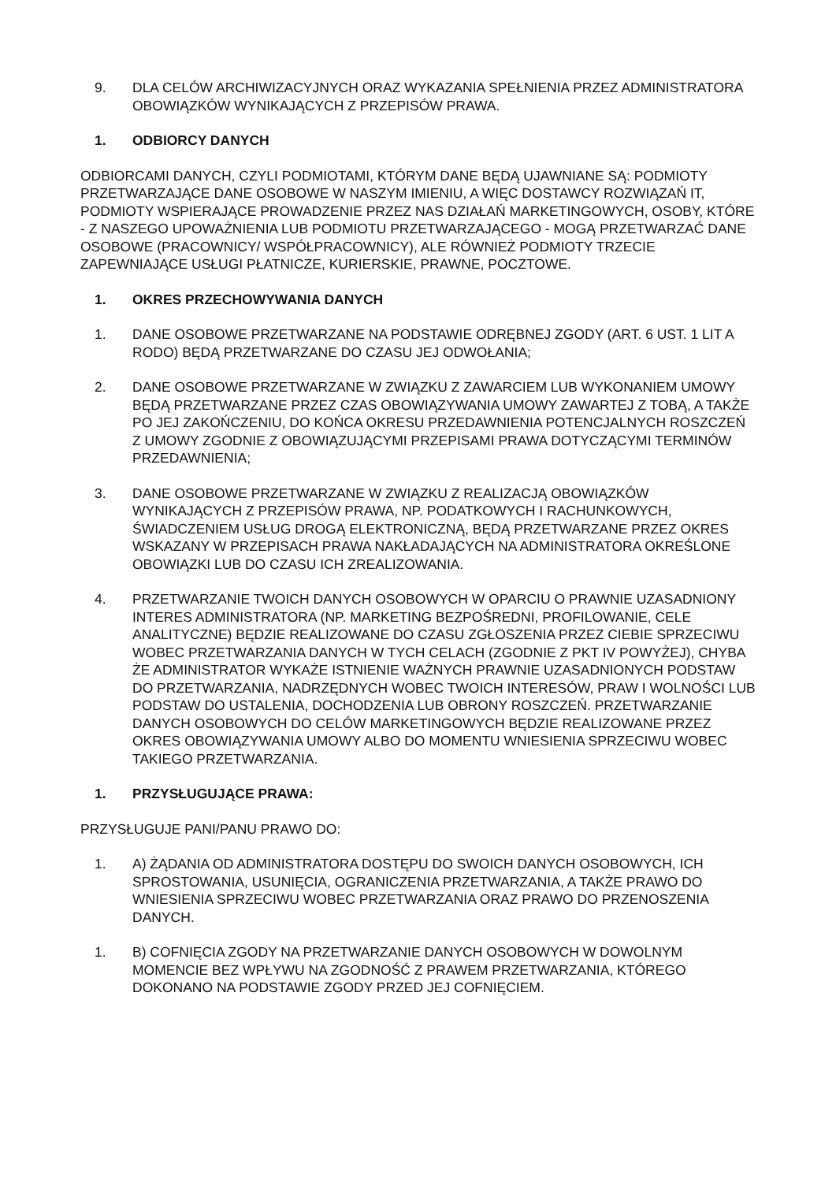9. DLA CELÓW ARCHIWIZACYJNYCH ORAZ WYKAZANIA SPEŁNIENIA PRZEZ ADMINISTRATORA OBOWIĄZKÓW WYNIKAJĄCYCH Z PRZEPISÓW PRAWA.
1. ODBIORCY DANYCH
ODBIORCAMI DANYCH, CZYLI PODMIOTAMI, KTÓRYM DANE BĘDĄ UJAWNIANE SĄ: PODMIOTY PRZETWARZAJĄCE DANE OSOBOWE W NASZYM IMIENIU, A WIĘC DOSTAWCY ROZWIĄZAŃ IT, PODMIOTY WSPIERAJĄCE PROWADZENIE PRZEZ NAS DZIAŁAŃ MARKETINGOWYCH, OSOBY, KTÓRE - Z NASZEGO UPOWAŻNIENIA LUB PODMIOTU PRZETWARZAJĄCEGO - MOGĄ PRZETWARZAĆ DANE OSOBOWE (PRACOWNICY/ WSPÓŁPRACOWNICY), ALE RÓWNIEŻ PODMIOTY TRZECIE ZAPEWNIAJĄCE USŁUGI PŁATNICZE, KURIERSKIE, PRAWNE, POCZTOWE.
1. OKRES PRZECHOWYWANIA DANYCH
1. DANE OSOBOWE PRZETWARZANE NA PODSTAWIE ODRĘBNEJ ZGODY (ART. 6 UST. 1 LIT A RODO) BĘDĄ PRZETWARZANE DO CZASU JEJ ODWOŁANIA;
2. DANE OSOBOWE PRZETWARZANE W ZWIĄZKU Z ZAWARCIEM LUB WYKONANIEM UMOWY BĘDĄ PRZETWARZANE PRZEZ CZAS OBOWIĄZYWANIA UMOWY ZAWARTEJ Z TOBĄ, A TAKŻE PO JEJ ZAKOŃCZENIU, DO KOŃCA OKRESU PRZEDAWNIENIA POTENCJALNYCH ROSZCZEŃ Z UMOWY ZGODNIE Z OBOWIĄZUJĄCYMI PRZEPISAMI PRAWA DOTYCZĄCYMI TERMINÓW PRZEDAWNIENIA;
3. DANE OSOBOWE PRZETWARZANE W ZWIĄZKU Z REALIZACJĄ OBOWIĄZKÓW WYNIKAJĄCYCH Z PRZEPISÓW PRAWA, NP. PODATKOWYCH I RACHUNKOWYCH, ŚWIADCZENIEM USŁUG DROGĄ ELEKTRONICZNĄ, BĘDĄ PRZETWARZANE PRZEZ OKRES WSKAZANY W PRZEPISACH PRAWA NAKŁADAJĄCYCH NA ADMINISTRATORA OKREŚLONE OBOWIĄZKI LUB DO CZASU ICH ZREALIZOWANIA.
4. PRZETWARZANIE TWOICH DANYCH OSOBOWYCH W OPARCIU O PRAWNIE UZASADNIONY INTERES ADMINISTRATORA (NP. MARKETING BEZPOŚREDNI, PROFILOWANIE, CELE ANALITYCZNE) BĘDZIE REALIZOWANE DO CZASU ZGŁOSZENIA PRZEZ CIEBIE SPRZECIWU WOBEC PRZETWARZANIA DANYCH W TYCH CELACH (ZGODNIE Z PKT IV POWYŻEJ), CHYBA ŻE ADMINISTRATOR WYKAŻE ISTNIENIE WAŻNYCH PRAWNIE UZASADNIONYCH PODSTAW DO PRZETWARZANIA, NADRZĘDNYCH WOBEC TWOICH INTERESÓW, PRAW I WOLNOŚCI LUB PODSTAW DO USTALENIA, DOCHODZENIA LUB OBRONY ROSZCZEŃ. PRZETWARZANIE DANYCH OSOBOWYCH DO CELÓW MARKETINGOWYCH BĘDZIE REALIZOWANE PRZEZ OKRES OBOWIĄZYWANIA UMOWY ALBO DO MOMENTU WNIESIENIA SPRZECIWU WOBEC TAKIEGO PRZETWARZANIA.
1. PRZYSŁUGUJĄCE PRAWA:
PRZYSŁUGUJE PANI/PANU PRAWO DO:
1. A) ŻĄDANIA OD ADMINISTRATORA DOSTĘPU DO SWOICH DANYCH OSOBOWYCH, ICH SPROSTOWANIA, USUNIĘCIA, OGRANICZENIA PRZETWARZANIA, A TAKŻE PRAWO DO WNIESIENIA SPRZECIWU WOBEC PRZETWARZANIA ORAZ PRAWO DO PRZENOSZENIA DANYCH.
1. B) COFNIĘCIA ZGODY NA PRZETWARZANIE DANYCH OSOBOWYCH W DOWOLNYM MOMENCIE BEZ WPŁYWU NA ZGODNOŚĆ Z PRAWEM PRZETWARZANIA, KTÓREGO DOKONANO NA PODSTAWIE ZGODY PRZED JEJ COFNIĘCIEM.